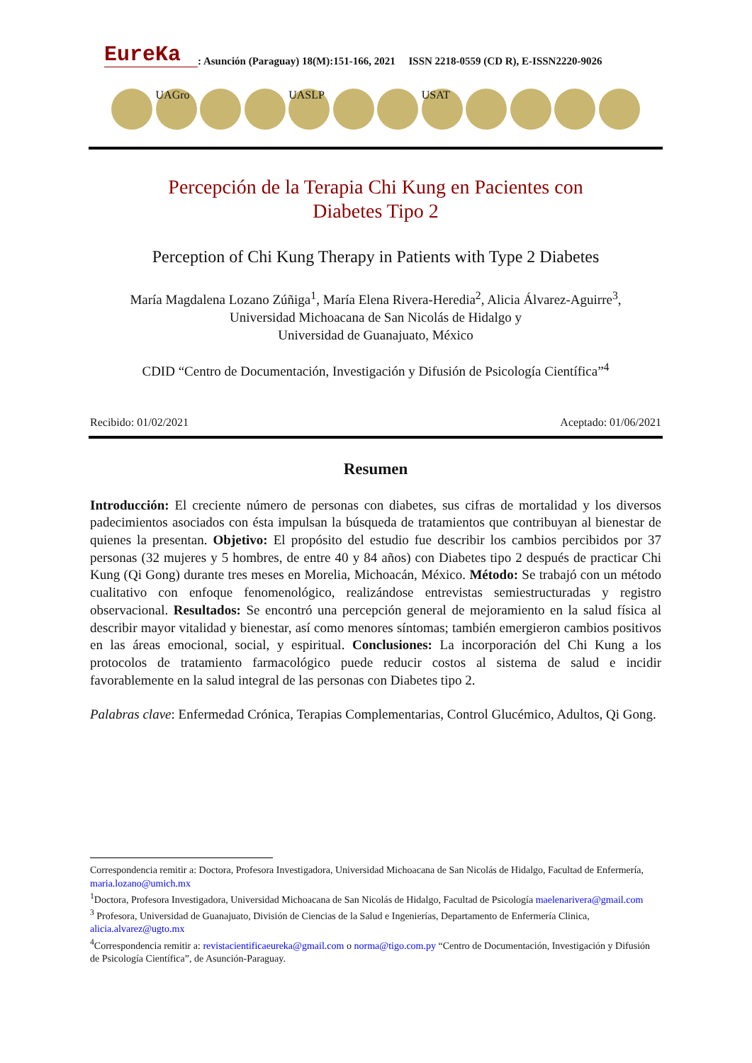EureKa
: Asunción (Paraguay) 18(M):151-166, 2021 ISSN 2218-0559 (CD R), E-ISSN2220-9026
UAGro UASLP USAT
Percepción de la Terapia Chi Kung en Pacientes con
Diabetes Tipo 2
Perception of Chi Kung Therapy in Patients with Type 2 Diabetes
María Magdalena Lozano Zúñiga<sup>1</sup>, María Elena Rivera-Heredia<sup>2</sup>, Alicia Álvarez-Aguirre<sup>3</sup>,
Universidad Michoacana de San Nicolás de Hidalgo y
Universidad de Guanajuato, México
CDID “Centro de Documentación, Investigación y Difusión de Psicología Científica”<sup>4</sup>
Recibido: 01/02/2021 Aceptado: 01/06/2021
Resumen
Introducción: El creciente número de personas con diabetes, sus cifras de mortalidad y los diversos padecimientos asociados con ésta impulsan la búsqueda de tratamientos que contribuyan al bienestar de quienes la presentan. Objetivo: El propósito del estudio fue describir los cambios percibidos por 37 personas (32 mujeres y 5 hombres, de entre 40 y 84 años) con Diabetes tipo 2 después de practicar Chi Kung (Qi Gong) durante tres meses en Morelia, Michoacán, México. Método: Se trabajó con un método cualitativo con enfoque fenomenológico, realizándose entrevistas semiestructuradas y registro observacional. Resultados: Se encontró una percepción general de mejoramiento en la salud física al describir mayor vitalidad y bienestar, así como menores síntomas; también emergieron cambios positivos en las áreas emocional, social, y espiritual. Conclusiones: La incorporación del Chi Kung a los protocolos de tratamiento farmacológico puede reducir costos al sistema de salud e incidir favorablemente en la salud integral de las personas con Diabetes tipo 2.
Palabras clave: Enfermedad Crónica, Terapias Complementarias, Control Glucémico, Adultos, Qi Gong.
Correspondencia remitir a: Doctora, Profesora Investigadora, Universidad Michoacana de San Nicolás de Hidalgo, Facultad de Enfermería, maria.lozano@umich.mx
<sup>1</sup> Doctora, Profesora Investigadora, Universidad Michoacana de San Nicolás de Hidalgo, Facultad de Psicología maelenarivera@gmail.com
<sup>3</sup> Profesora, Universidad de Guanajuato, División de Ciencias de la Salud e Ingenierías, Departamento de Enfermería Clinica, alicia.alvarez@ugto.mx
<sup>4</sup> Correspondencia remitir a: revistacientificaeureka@gmail.com o norma@tigo.com.py “Centro de Documentación, Investigación y Difusión de Psicología Científica”, de Asunción-Paraguay.